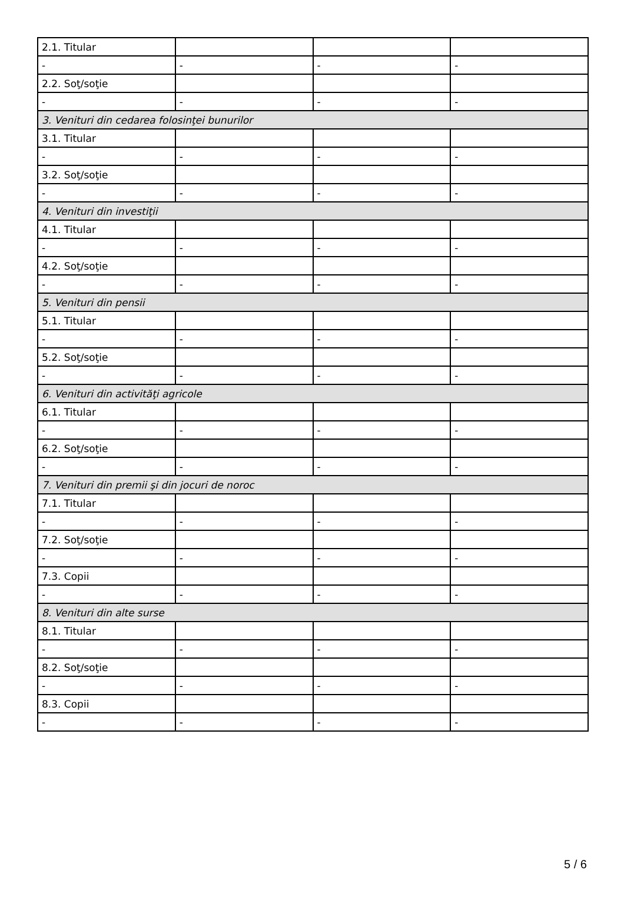| 2.1. Titular | | | |
| - | - | - | - |
| 2.2. Soţ/soţie | | | |
| - | - | - | - |
| 3. Venituri din cedarea folosinţei bunurilor | | | |
| 3.1. Titular | | | |
| - | - | - | - |
| 3.2. Soţ/soţie | | | |
| - | - | - | - |
| 4. Venituri din investiţii | | | |
| 4.1. Titular | | | |
| - | - | - | - |
| 4.2. Soţ/soţie | | | |
| - | - | - | - |
| 5. Venituri din pensii | | | |
| 5.1. Titular | | | |
| - | - | - | - |
| 5.2. Soţ/soţie | | | |
| - | - | - | - |
| 6. Venituri din activităţi agricole | | | |
| 6.1. Titular | | | |
| - | - | - | - |
| 6.2. Soţ/soţie | | | |
| - | - | - | - |
| 7. Venituri din premii şi din jocuri de noroc | | | |
| 7.1. Titular | | | |
| - | - | - | - |
| 7.2. Soţ/soţie | | | |
| - | - | - | - |
| 7.3. Copii | | | |
| - | - | - | - |
| 8. Venituri din alte surse | | | |
| 8.1. Titular | | | |
| - | - | - | - |
| 8.2. Soţ/soţie | | | |
| - | - | - | - |
| 8.3. Copii | | | |
| - | - | - | - |
5 / 6